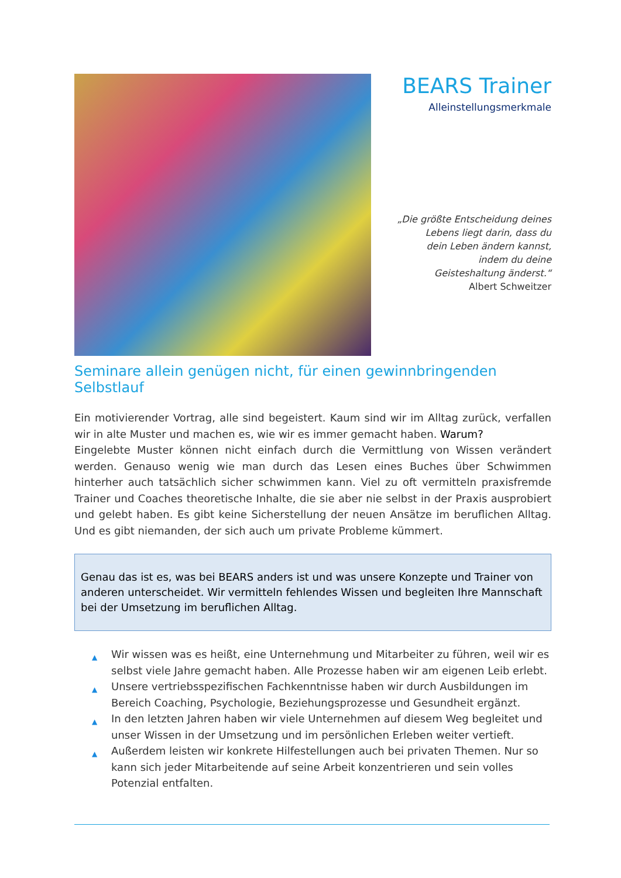BEARS Trainer
Alleinstellungsmerkmale
„Die größte Entscheidung deines
Lebens liegt darin, dass du
dein Leben ändern kannst,
indem du deine
Geisteshaltung änderst.“
Albert Schweitzer
Seminare allein genügen nicht, für einen gewinnbringenden Selbstlauf
Ein motivierender Vortrag, alle sind begeistert. Kaum sind wir im Alltag zurück, verfallen wir in alte Muster und machen es, wie wir es immer gemacht haben. Warum?
Eingelebte Muster können nicht einfach durch die Vermittlung von Wissen verändert werden. Genauso wenig wie man durch das Lesen eines Buches über Schwimmen hinterher auch tatsächlich sicher schwimmen kann. Viel zu oft vermitteln praxisfremde Trainer und Coaches theoretische Inhalte, die sie aber nie selbst in der Praxis ausprobiert und gelebt haben. Es gibt keine Sicherstellung der neuen Ansätze im beruflichen Alltag. Und es gibt niemanden, der sich auch um private Probleme kümmert.
Genau das ist es, was bei BEARS anders ist und was unsere Konzepte und Trainer von anderen unterscheidet. Wir vermitteln fehlendes Wissen und begleiten Ihre Mannschaft bei der Umsetzung im beruflichen Alltag.
▲ Wir wissen was es heißt, eine Unternehmung und Mitarbeiter zu führen, weil wir es selbst viele Jahre gemacht haben. Alle Prozesse haben wir am eigenen Leib erlebt.
▲ Unsere vertriebsspezifischen Fachkenntnisse haben wir durch Ausbildungen im Bereich Coaching, Psychologie, Beziehungsprozesse und Gesundheit ergänzt.
▲ In den letzten Jahren haben wir viele Unternehmen auf diesem Weg begleitet und unser Wissen in der Umsetzung und im persönlichen Erleben weiter vertieft.
▲ Außerdem leisten wir konkrete Hilfestellungen auch bei privaten Themen. Nur so kann sich jeder Mitarbeitende auf seine Arbeit konzentrieren und sein volles Potenzial entfalten.